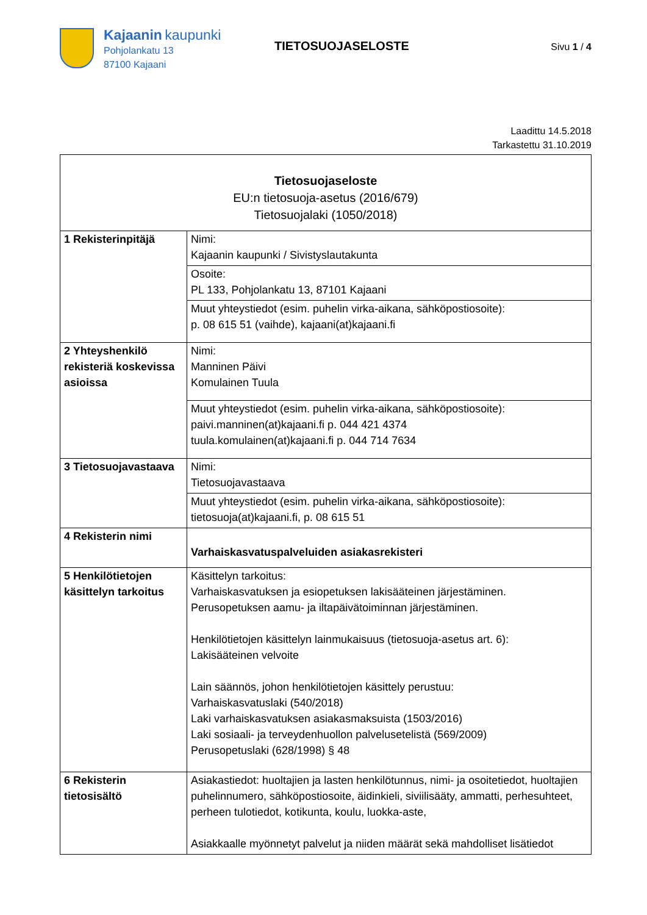Kajaanin kaupunki
Pohjolankatu 13
87100 Kajaani
TIETOSUOJASELOSTE
Sivu 1 / 4
Laadittu 14.5.2018
Tarkastettu 31.10.2019
| Tietosuojaseloste EU:n tietosuoja-asetus (2016/679) Tietosuojalaki (1050/2018) | |
| 1 Rekisterinpitäjä | Nimi: Kajaanin kaupunki / Sivistyslautakunta |
| | Osoite: PL 133, Pohjolankatu 13, 87101 Kajaani |
| | Muut yhteystiedot (esim. puhelin virka-aikana, sähköpostiosoite): p. 08 615 51 (vaihde), kajaani(at)kajaani.fi |
| 2 Yhteyshenkilö rekisteriä koskevissa asioissa | Nimi: Manninen Päivi Komulainen Tuula |
| | Muut yhteystiedot (esim. puhelin virka-aikana, sähköpostiosoite): paivi.manninen(at)kajaani.fi p. 044 421 4374 tuula.komulainen(at)kajaani.fi p. 044 714 7634 |
| 3 Tietosuojavastaava | Nimi: Tietosuojavastaava |
| | Muut yhteystiedot (esim. puhelin virka-aikana, sähköpostiosoite): tietosuoja(at)kajaani.fi, p. 08 615 51 |
| 4 Rekisterin nimi | Varhaiskasvatuspalveluiden asiakasrekisteri |
| 5 Henkilötietojen käsittelyn tarkoitus | Käsittelyn tarkoitus: Varhaiskasvatuksen ja esiopetuksen lakisääteinen järjestäminen. Perusopetuksen aamu- ja iltapäivätoiminnan järjestäminen. Henkilötietojen käsittelyn lainmukaisuus (tietosuoja-asetus art. 6): Lakisääteinen velvoite Lain säännös, johon henkilötietojen käsittely perustuu: Varhaiskasvatuslaki (540/2018) Laki varhaiskasvatuksen asiakasmaksuista (1503/2016) Laki sosiaali- ja terveydenhuollon palvelusetelistä (569/2009) Perusopetuslaki (628/1998) § 48 |
| 6 Rekisterin tietosisältö | Asiakastiedot: huoltajien ja lasten henkilötunnus, nimi- ja osoitetiedot, huoltajien puhelinnumero, sähköpostiosoite, äidinkieli, siviilisääty, ammatti, perhesuhteet, perheen tulotiedot, kotikunta, koulu, luokka-aste, Asiakkaalle myönnetyt palvelut ja niiden määrät sekä mahdolliset lisätiedot |